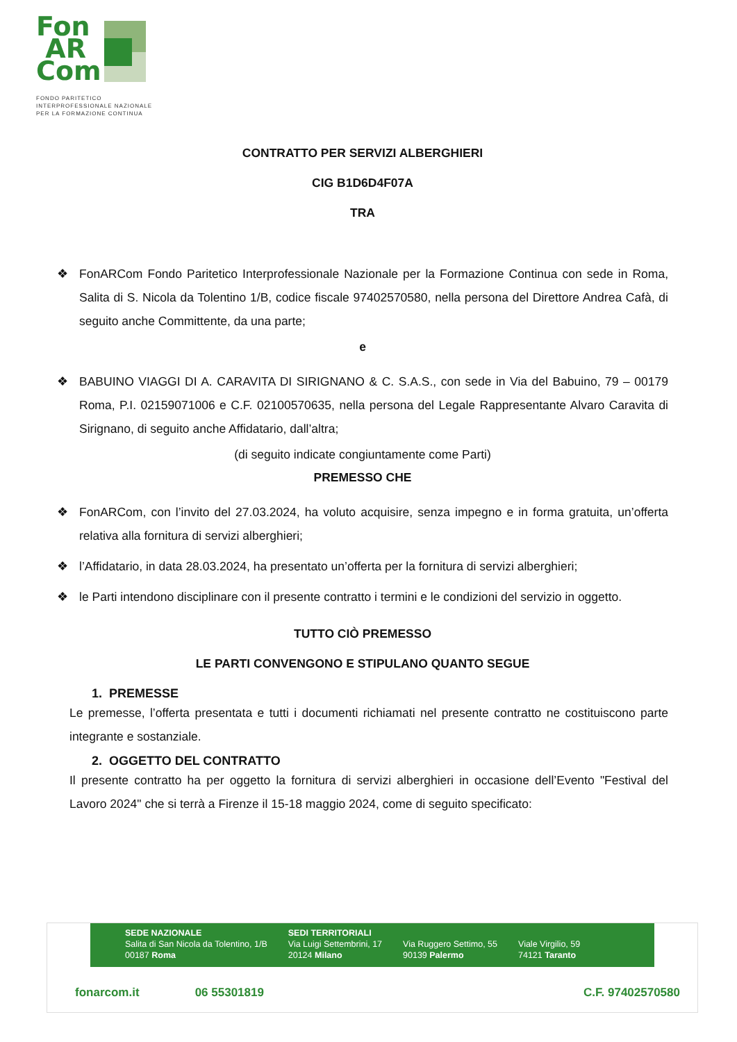Fon
AR
Com
FONDO PARITETICO
INTERPROFESSIONALE NAZIONALE
PER LA FORMAZIONE CONTINUA
CONTRATTO PER SERVIZI ALBERGHIERI
CIG B1D6D4F07A
TRA
❖ FonARCom Fondo Paritetico Interprofessionale Nazionale per la Formazione Continua con sede in Roma, Salita di S. Nicola da Tolentino 1/B, codice fiscale 97402570580, nella persona del Direttore Andrea Cafà, di seguito anche Committente, da una parte;
e
❖ BABUINO VIAGGI DI A. CARAVITA DI SIRIGNANO & C. S.A.S., con sede in Via del Babuino, 79 – 00179 Roma, P.I. 02159071006 e C.F. 02100570635, nella persona del Legale Rappresentante Alvaro Caravita di Sirignano, di seguito anche Affidatario, dall’altra;
(di seguito indicate congiuntamente come Parti)
PREMESSO CHE
❖ FonARCom, con l’invito del 27.03.2024, ha voluto acquisire, senza impegno e in forma gratuita, un’offerta relativa alla fornitura di servizi alberghieri;
❖ l’Affidatario, in data 28.03.2024, ha presentato un’offerta per la fornitura di servizi alberghieri;
❖ le Parti intendono disciplinare con il presente contratto i termini e le condizioni del servizio in oggetto.
TUTTO CIÒ PREMESSO
LE PARTI CONVENGONO E STIPULANO QUANTO SEGUE
1. PREMESSE
Le premesse, l’offerta presentata e tutti i documenti richiamati nel presente contratto ne costituiscono parte integrante e sostanziale.
2. OGGETTO DEL CONTRATTO
Il presente contratto ha per oggetto la fornitura di servizi alberghieri in occasione dell’Evento "Festival del Lavoro 2024" che si terrà a Firenze il 15-18 maggio 2024, come di seguito specificato:
SEDE NAZIONALE
Salita di San Nicola da Tolentino, 1/B
00187 Roma
SEDI TERRITORIALI
Via Luigi Settembrini, 17
20124 Milano
Via Ruggero Settimo, 55
90139 Palermo
Viale Virgilio, 59
74121 Taranto
fonarcom.it 06 55301819 C.F. 97402570580